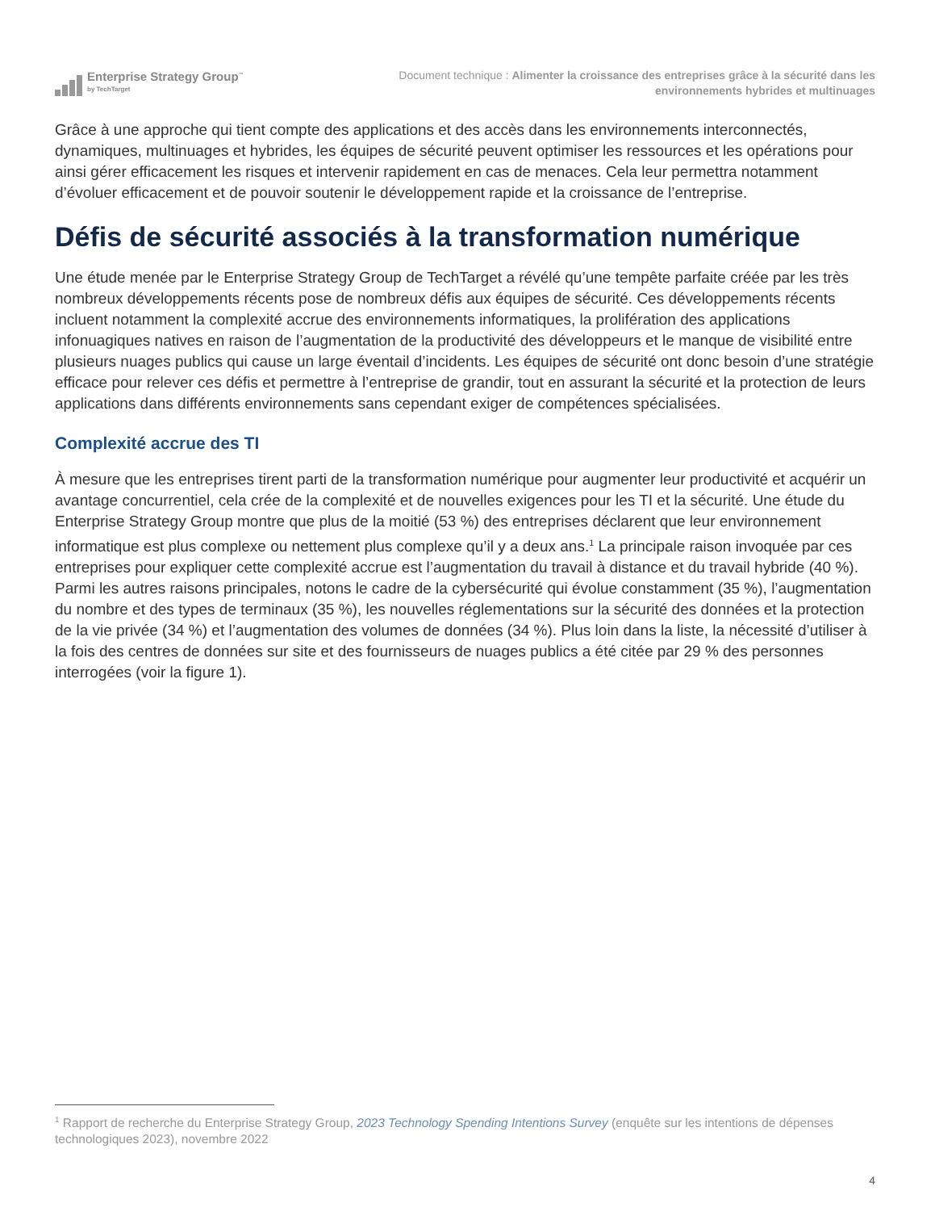Enterprise Strategy Group<sup>™</sup>
by TechTarget
Document technique : Alimenter la croissance des entreprises grâce à la sécurité dans les environnements hybrides et multinuages
Grâce à une approche qui tient compte des applications et des accès dans les environnements interconnectés, dynamiques, multinuages et hybrides, les équipes de sécurité peuvent optimiser les ressources et les opérations pour ainsi gérer efficacement les risques et intervenir rapidement en cas de menaces. Cela leur permettra notamment d’évoluer efficacement et de pouvoir soutenir le développement rapide et la croissance de l’entreprise.
Défis de sécurité associés à la transformation numérique
Une étude menée par le Enterprise Strategy Group de TechTarget a révélé qu’une tempête parfaite créée par les très nombreux développements récents pose de nombreux défis aux équipes de sécurité. Ces développements récents incluent notamment la complexité accrue des environnements informatiques, la prolifération des applications infonuagiques natives en raison de l’augmentation de la productivité des développeurs et le manque de visibilité entre plusieurs nuages publics qui cause un large éventail d’incidents. Les équipes de sécurité ont donc besoin d’une stratégie efficace pour relever ces défis et permettre à l’entreprise de grandir, tout en assurant la sécurité et la protection de leurs applications dans différents environnements sans cependant exiger de compétences spécialisées.
Complexité accrue des TI
À mesure que les entreprises tirent parti de la transformation numérique pour augmenter leur productivité et acquérir un avantage concurrentiel, cela crée de la complexité et de nouvelles exigences pour les TI et la sécurité. Une étude du Enterprise Strategy Group montre que plus de la moitié (53 %) des entreprises déclarent que leur environnement informatique est plus complexe ou nettement plus complexe qu’il y a deux ans.<sup>1</sup> La principale raison invoquée par ces entreprises pour expliquer cette complexité accrue est l’augmentation du travail à distance et du travail hybride (40 %). Parmi les autres raisons principales, notons le cadre de la cybersécurité qui évolue constamment (35 %), l’augmentation du nombre et des types de terminaux (35 %), les nouvelles réglementations sur la sécurité des données et la protection de la vie privée (34 %) et l’augmentation des volumes de données (34 %). Plus loin dans la liste, la nécessité d’utiliser à la fois des centres de données sur site et des fournisseurs de nuages publics a été citée par 29 % des personnes interrogées (voir la figure 1).
<sup>1</sup> Rapport de recherche du Enterprise Strategy Group, 2023 Technology Spending Intentions Survey (enquête sur les intentions de dépenses technologiques 2023), novembre 2022
4